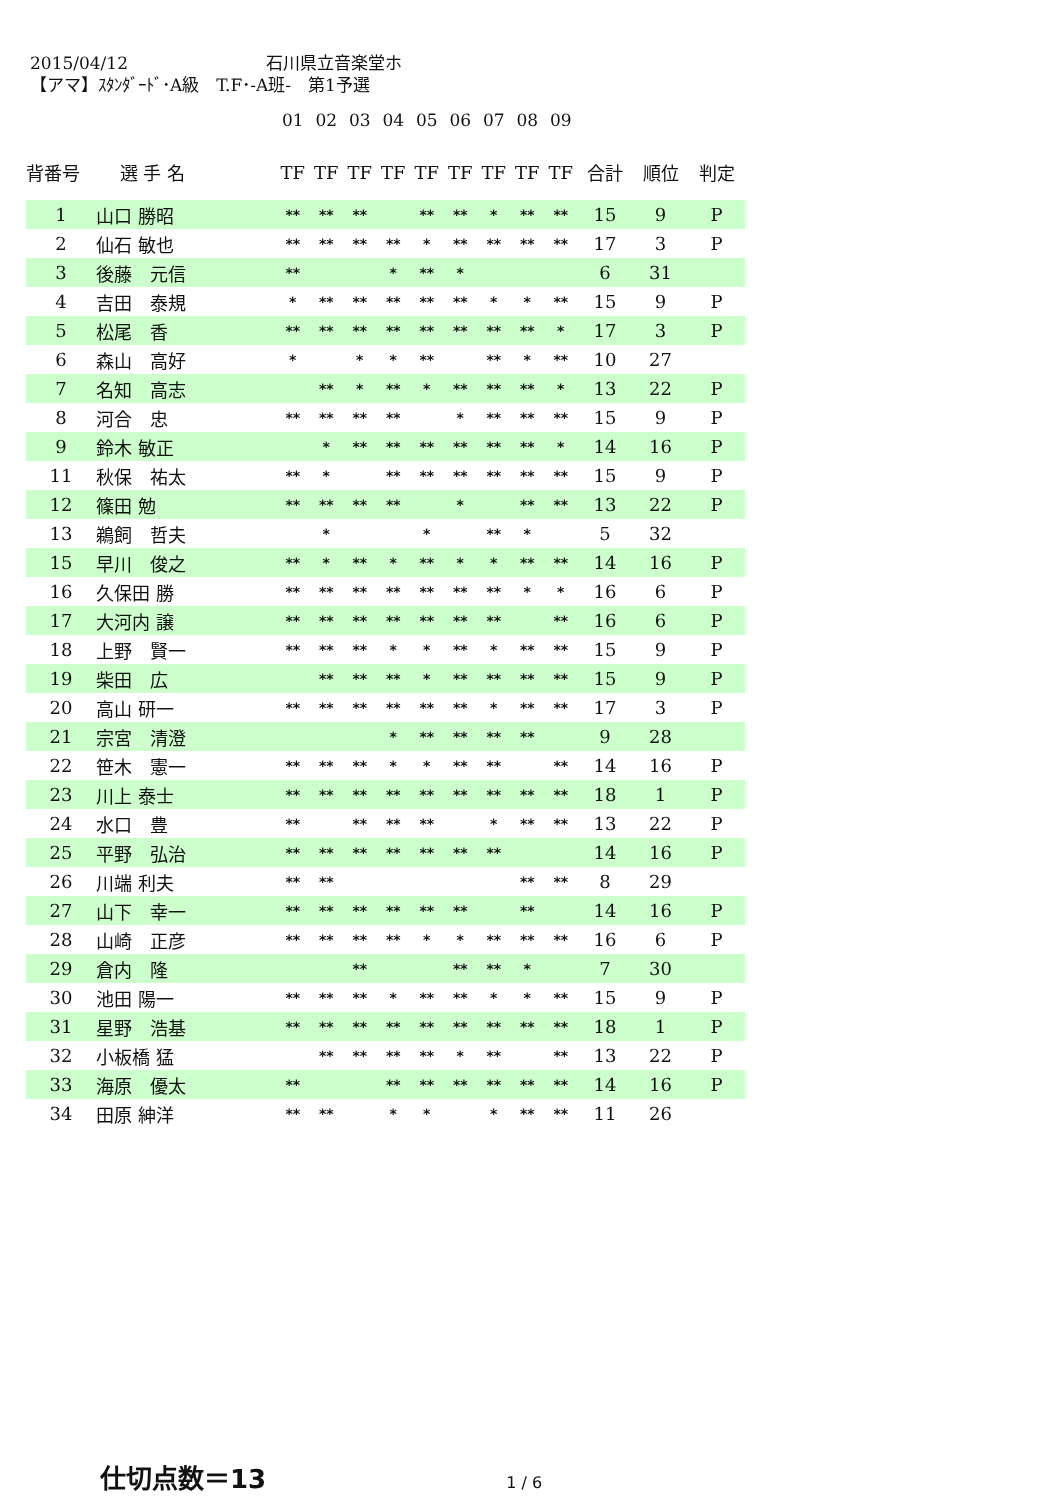2015/04/12 石川県立音楽堂ホ
【アマ】ｽﾀﾝﾀﾞｰﾄﾞ･A級　T.F･-A班-　第1予選
| | | 01 | 02 | 03 | 04 | 05 | 06 | 07 | 08 | 09 | | | |
| --- | --- | --- | --- | --- | --- | --- | --- | --- | --- | --- | --- | --- | --- |
| 背番号 | 選 手 名 | TF | TF | TF | TF | TF | TF | TF | TF | TF | 合計 | 順位 | 判定 |
| 1 | 山口 勝昭 | ** | ** | ** | | ** | ** | * | ** | ** | 15 | 9 | P |
| 2 | 仙石 敏也 | ** | ** | ** | ** | * | ** | ** | ** | ** | 17 | 3 | P |
| 3 | 後藤 元信 | ** | | | * | ** | * | | | | 6 | 31 | |
| 4 | 吉田 泰規 | * | ** | ** | ** | ** | ** | * | * | ** | 15 | 9 | P |
| 5 | 松尾 香 | ** | ** | ** | ** | ** | ** | ** | ** | * | 17 | 3 | P |
| 6 | 森山 高好 | * | | * | * | ** | | ** | * | ** | 10 | 27 | |
| 7 | 名知 高志 | | ** | * | ** | * | ** | ** | ** | * | 13 | 22 | P |
| 8 | 河合 忠 | ** | ** | ** | ** | | * | ** | ** | ** | 15 | 9 | P |
| 9 | 鈴木 敏正 | | * | ** | ** | ** | ** | ** | ** | * | 14 | 16 | P |
| 11 | 秋保 祐太 | ** | * | | ** | ** | ** | ** | ** | ** | 15 | 9 | P |
| 12 | 篠田 勉 | ** | ** | ** | ** | | * | | ** | ** | 13 | 22 | P |
| 13 | 鵜飼 哲夫 | | * | | | * | | ** | * | | 5 | 32 | |
| 15 | 早川 俊之 | ** | * | ** | * | ** | * | * | ** | ** | 14 | 16 | P |
| 16 | 久保田 勝 | ** | ** | ** | ** | ** | ** | ** | * | * | 16 | 6 | P |
| 17 | 大河内 譲 | ** | ** | ** | ** | ** | ** | ** | | ** | 16 | 6 | P |
| 18 | 上野 賢一 | ** | ** | ** | * | * | ** | * | ** | ** | 15 | 9 | P |
| 19 | 柴田 広 | | ** | ** | ** | * | ** | ** | ** | ** | 15 | 9 | P |
| 20 | 高山 研一 | ** | ** | ** | ** | ** | ** | * | ** | ** | 17 | 3 | P |
| 21 | 宗宮 清澄 | | | | * | ** | ** | ** | ** | | 9 | 28 | |
| 22 | 笹木 憲一 | ** | ** | ** | * | * | ** | ** | | ** | 14 | 16 | P |
| 23 | 川上 泰士 | ** | ** | ** | ** | ** | ** | ** | ** | ** | 18 | 1 | P |
| 24 | 水口 豊 | ** | | ** | ** | ** | | * | ** | ** | 13 | 22 | P |
| 25 | 平野 弘治 | ** | ** | ** | ** | ** | ** | ** | | | 14 | 16 | P |
| 26 | 川端 利夫 | ** | ** | | | | | | ** | ** | 8 | 29 | |
| 27 | 山下 幸一 | ** | ** | ** | ** | ** | ** | | ** | | 14 | 16 | P |
| 28 | 山崎 正彦 | ** | ** | ** | ** | * | * | ** | ** | ** | 16 | 6 | P |
| 29 | 倉内 隆 | | | ** | | | ** | ** | * | | 7 | 30 | |
| 30 | 池田 陽一 | ** | ** | ** | * | ** | ** | * | * | ** | 15 | 9 | P |
| 31 | 星野 浩基 | ** | ** | ** | ** | ** | ** | ** | ** | ** | 18 | 1 | P |
| 32 | 小板橋 猛 | | ** | ** | ** | ** | * | ** | | ** | 13 | 22 | P |
| 33 | 海原 優太 | ** | | | ** | ** | ** | ** | ** | ** | 14 | 16 | P |
| 34 | 田原 紳洋 | ** | ** | | * | * | | * | ** | ** | 11 | 26 | |
仕切点数＝13 1 / 6